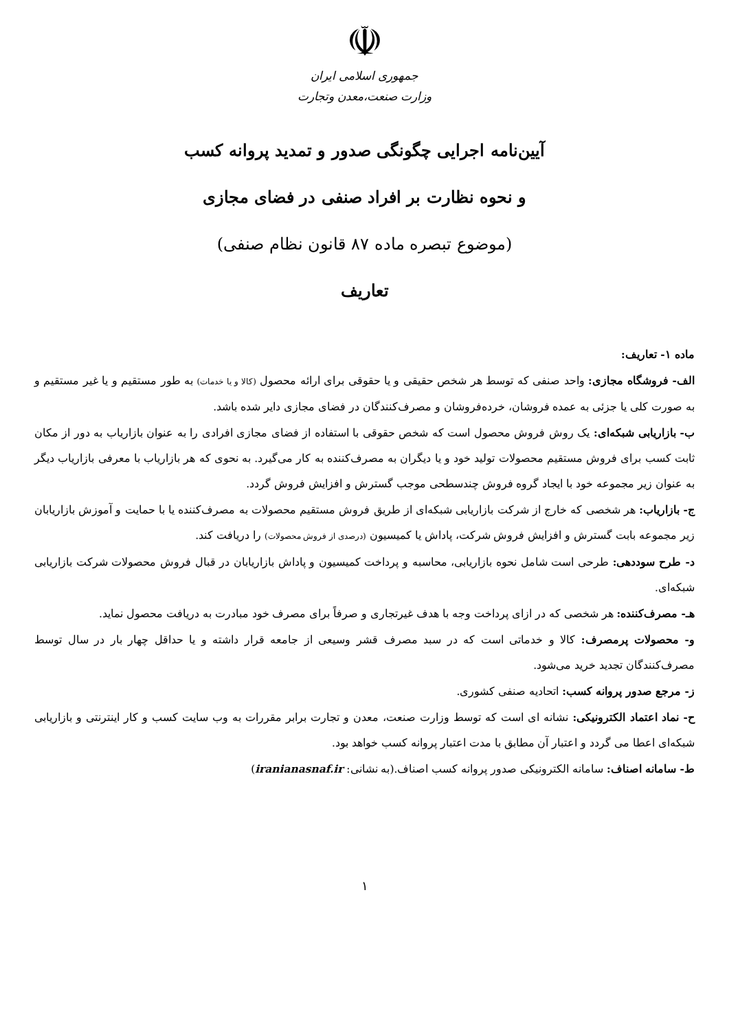☫
جمهوری اسلامی ایران
وزارت صنعت،معدن وتجارت
آیین‌نامه اجرایی چگونگی صدور و تمدید پروانه کسب
و نحوه نظارت بر افراد صنفی در فضای مجازی
(موضوع تبصره ماده ۸۷ قانون نظام صنفی)
تعاریف
ماده ۱- تعاریف:
الف- فروشگاه مجازی: واحد صنفی که توسط هر شخص حقیقی و یا حقوقی برای ارائه محصول (کالا و یا خدمات) به طور مستقیم و یا غیر مستقیم و به صورت کلی یا جزئی به عمده فروشان، خرده‌فروشان و مصرف‌کنندگان در فضای مجازی دایر شده باشد.
ب- بازاریابی شبکه‌ای: یک روش فروش محصول است که شخص حقوقی با استفاده از فضای مجازی افرادی را به عنوان بازاریاب به دور از مکان ثابت کسب برای فروش مستقیم محصولات تولید خود و یا دیگران به مصرف‌کننده به کار می‌گیرد. به نحوی که هر بازاریاب با معرفی بازاریاب دیگر به عنوان زیر مجموعه خود با ایجاد گروه فروش چندسطحی موجب گسترش و افزایش فروش گردد.
ج- بازاریاب: هر شخصی که خارج از شرکت بازاریابی شبکه‌ای از طریق فروش مستقیم محصولات به مصرف‌کننده یا با حمایت و آموزش بازاریابان زیر مجموعه بابت گسترش و افزایش فروش شرکت، پاداش یا کمیسیون (درصدی از فروش محصولات) را دریافت کند.
د- طرح سوددهی: طرحی است شامل نحوه بازاریابی، محاسبه و پرداخت کمیسیون و پاداش بازاریابان در قبال فروش محصولات شرکت بازاریابی شبکه‌ای.
هـ- مصرف‌کننده: هر شخصی که در ازای پرداخت وجه با هدف غیرتجاری و صرفاً برای مصرف خود مبادرت به دریافت محصول نماید.
و- محصولات پرمصرف: کالا و خدماتی است که در سبد مصرف قشر وسیعی از جامعه قرار داشته و یا حداقل چهار بار در سال توسط مصرف‌کنندگان تجدید خرید می‌شود.
ز- مرجع صدور پروانه کسب: اتحادیه صنفی کشوری.
ح- نماد اعتماد الکترونیکی: نشانه ای است که توسط وزارت صنعت، معدن و تجارت برابر مقررات به وب سایت کسب و کار اینترنتی و بازاریابی شبکه‌ای اعطا می گردد و اعتبار آن مطابق با مدت اعتبار پروانه کسب خواهد بود.
ط- سامانه اصناف: سامانه الکترونیکی صدور پروانه کسب اصناف.(به نشانی: iranianasnaf.ir)
۱